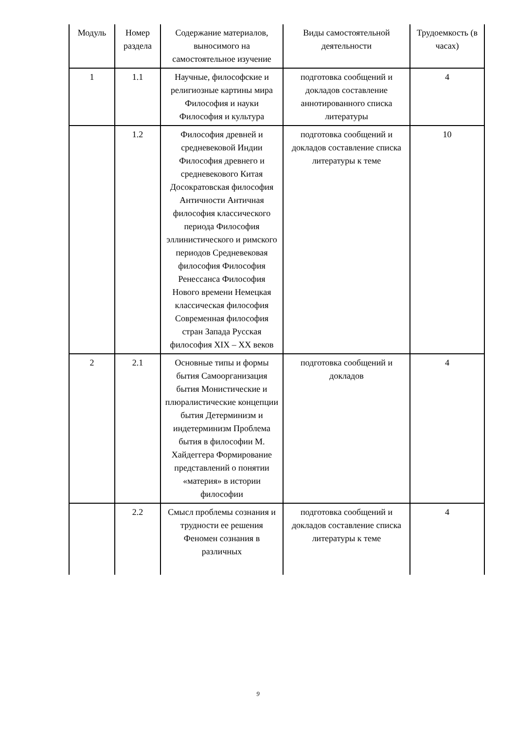| Модуль | Номер раздела | Содержание материалов, выносимого на самостоятельное изучение | Виды самостоятельной деятельности | Трудоемкость (в часах) |
| --- | --- | --- | --- | --- |
| 1 | 1.1 | Научные, философские и религиозные картины мира Философия и науки Философия и культура | подготовка сообщений и докладов составление аннотированного списка литературы | 4 |
| | 1.2 | Философия древней и средневековой Индии Философия древнего и средневекового Китая Досократовская философия Античности Античная философия классического периода Философия эллинистического и римского периодов Средневековая философия Философия Ренессанса Философия Нового времени Немецкая классическая философия Современная философия стран Запада Русская философия XIX – XX веков | подготовка сообщений и докладов составление списка литературы к теме | 10 |
| 2 | 2.1 | Основные типы и формы бытия Самоорганизация бытия Монистические и плюралистические концепции бытия Детерминизм и индетерминизм Проблема бытия в философии М. Хайдеггера Формирование представлений о понятии «материя» в истории философии | подготовка сообщений и докладов | 4 |
| | 2.2 | Смысл проблемы сознания и трудности ее решения Феномен сознания в различных | подготовка сообщений и докладов составление списка литературы к теме | 4 |
9